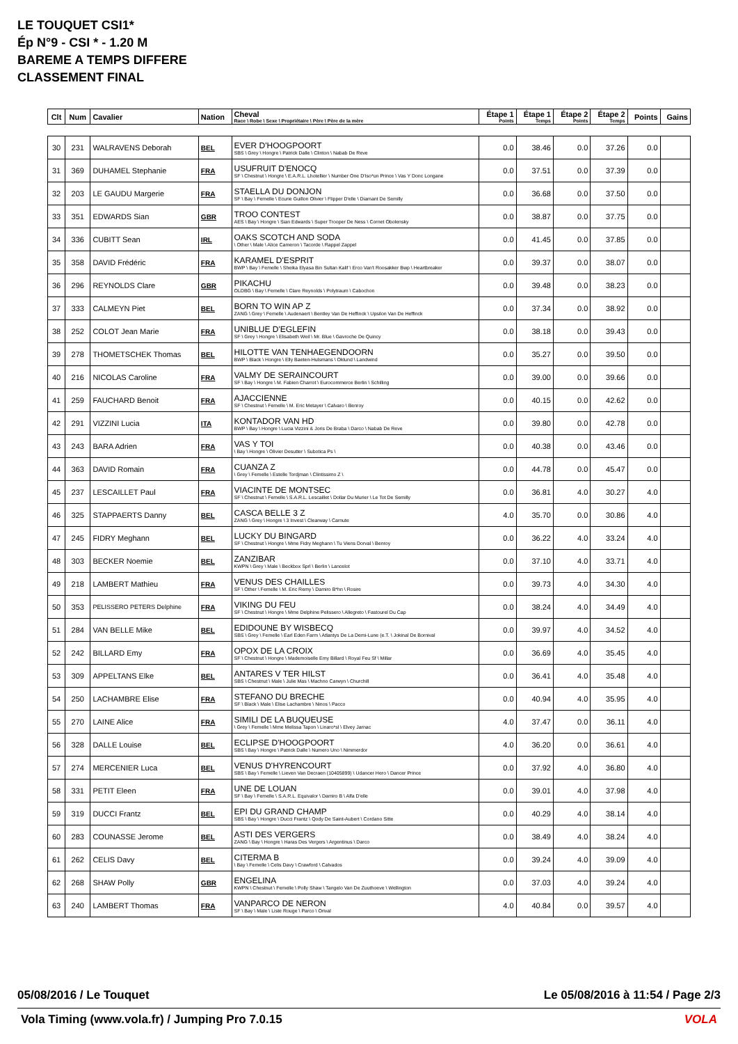LE TOUQUET CSI1*
Ép N°9 - CSI * - 1.20 M
BAREME A TEMPS DIFFERE
CLASSEMENT FINAL
| Clt | Num | Cavalier | Nation | Cheval Race \ Robe \ Sexe \ Propriétaire \ Père \ Père de la mère | Étape 1 Points | Étape 1 Temps | Étape 2 Points | Étape 2 Temps | Points | Gains |
| --- | --- | --- | --- | --- | --- | --- | --- | --- | --- | --- |
| 30 | 231 | WALRAVENS Deborah | BEL | EVER D'HOOGPOORT SBS \ Grey \ Hongre \ Patrick Dalle \ Clinton \ Nabab De Reve | 0.0 | 38.46 | 0.0 | 37.26 | 0.0 | |
| 31 | 369 | DUHAMEL Stephanie | FRA | USUFRUIT D'ENOCQ SF \ Chestnut \ Hongre \ E.A.R.L. Lhotellier \ Number One D'Iso*un Prince \ Vas Y Donc Longane | 0.0 | 37.51 | 0.0 | 37.39 | 0.0 | |
| 32 | 203 | LE GAUDU Margerie | FRA | STAELLA DU DONJON SF \ Bay \ Femelle \ Ecurie Guillon Olivier \ Flipper D'elle \ Diamant De Semilly | 0.0 | 36.68 | 0.0 | 37.50 | 0.0 | |
| 33 | 351 | EDWARDS Sian | GBR | TROO CONTEST AES \ Bay \ Hongre \ Sian Edwards \ Super Trooper De Ness \ Cornet Obolensky | 0.0 | 38.87 | 0.0 | 37.75 | 0.0 | |
| 34 | 336 | CUBITT Sean | IRL | OAKS SCOTCH AND SODA \ Other \ Male \ Alice Cameron \ Tacorde \ Rappel Zappel | 0.0 | 41.45 | 0.0 | 37.85 | 0.0 | |
| 35 | 358 | DAVID Frédéric | FRA | KARAMEL D'ESPRIT BWP \ Bay \ Femelle \ Sheika Elyasa Bin Sultan Kalif \ Erco Van't Roosakker Bwp \ Heartbreaker | 0.0 | 39.37 | 0.0 | 38.07 | 0.0 | |
| 36 | 296 | REYNOLDS Clare | GBR | PIKACHU OLDBG \ Bay \ Femelle \ Clare Reynolds \ Polytraum \ Cabochon | 0.0 | 39.48 | 0.0 | 38.23 | 0.0 | |
| 37 | 333 | CALMEYN Piet | BEL | BORN TO WIN AP Z ZANG \ Grey \ Femelle \ Audenaert \ Bentley Van De Heffinck \ Upsilon Van De Heffinck | 0.0 | 37.34 | 0.0 | 38.92 | 0.0 | |
| 38 | 252 | COLOT Jean Marie | FRA | UNIBLUE D'EGLEFIN SF \ Grey \ Hongre \ Elisabeth Weil \ Mr. Blue \ Gavroche De Quincy | 0.0 | 38.18 | 0.0 | 39.43 | 0.0 | |
| 39 | 278 | THOMETSCHEK Thomas | BEL | HILOTTE VAN TENHAEGENDOORN BWP \ Black \ Hongre \ Elly Baeten-Hulsmans \ Oklund \ Landwind | 0.0 | 35.27 | 0.0 | 39.50 | 0.0 | |
| 40 | 216 | NICOLAS Caroline | FRA | VALMY DE SERAINCOURT SF \ Bay \ Hongre \ M. Fabien Charrot \ Eurocommerce Berlin \ Schilling | 0.0 | 39.00 | 0.0 | 39.66 | 0.0 | |
| 41 | 259 | FAUCHARD Benoit | FRA | AJACCIENNE SF \ Chestnut \ Femelle \ M. Eric Metayer \ Calvaro \ Benroy | 0.0 | 40.15 | 0.0 | 42.62 | 0.0 | |
| 42 | 291 | VIZZINI Lucia | ITA | KONTADOR VAN HD BWP \ Bay \ Hongre \ Lucia Vizzini & Joris De Braba \ Darco \ Nabab De Reve | 0.0 | 39.80 | 0.0 | 42.78 | 0.0 | |
| 43 | 243 | BARA Adrien | FRA | VAS Y TOI \ Bay \ Hongre \ Olivier Desutter \ Subotica Ps \ | 0.0 | 40.38 | 0.0 | 43.46 | 0.0 | |
| 44 | 363 | DAVID Romain | FRA | CUANZA Z \ Grey \ Femelle \ Estelle Tordjman \ Clintissimo Z \ | 0.0 | 44.78 | 0.0 | 45.47 | 0.0 | |
| 45 | 237 | LESCAILLET Paul | FRA | VIACINTE DE MONTSEC SF \ Chestnut \ Femelle \ S.A.R.L. Lescaillet \ Dollar Du Murier \ Le Tot De Semilly | 0.0 | 36.81 | 4.0 | 30.27 | 4.0 | |
| 46 | 325 | STAPPAERTS Danny | BEL | CASCA BELLE 3 Z ZANG \ Grey \ Hongre \ 3 Invest \ Clearway \ Carnute | 4.0 | 35.70 | 0.0 | 30.86 | 4.0 | |
| 47 | 245 | FIDRY Meghann | BEL | LUCKY DU BINGARD SF \ Chestnut \ Hongre \ Mme Fidry Meghann \ Tu Viens Dorval \ Benroy | 0.0 | 36.22 | 4.0 | 33.24 | 4.0 | |
| 48 | 303 | BECKER Noemie | BEL | ZANZIBAR KWPN \ Grey \ Male \ Beckbox Sprl \ Berlin \ Lancelot | 0.0 | 37.10 | 4.0 | 33.71 | 4.0 | |
| 49 | 218 | LAMBERT Mathieu | FRA | VENUS DES CHAILLES SF \ Other \ Femelle \ M. Eric Remy \ Damiro B*hn \ Rosire | 0.0 | 39.73 | 4.0 | 34.30 | 4.0 | |
| 50 | 353 | PELISSERO PETERS Delphine | FRA | VIKING DU FEU SF \ Chestnut \ Hongre \ Mme Delphine Pelissero \ Allegreto \ Fastourel Du Cap | 0.0 | 38.24 | 4.0 | 34.49 | 4.0 | |
| 51 | 284 | VAN BELLE Mike | BEL | EDIDOUNE BY WISBECQ SBS \ Grey \ Femelle \ Earl Eden Farm \ Atlantys De La Demi-Lune (e.T. \ Jokinal De Bornival | 0.0 | 39.97 | 4.0 | 34.52 | 4.0 | |
| 52 | 242 | BILLARD Emy | FRA | OPOX DE LA CROIX SF \ Chestnut \ Hongre \ Mademoiselle Emy Billard \ Royal Feu Sf \ Millar | 0.0 | 36.69 | 4.0 | 35.45 | 4.0 | |
| 53 | 309 | APPELTANS Elke | BEL | ANTARES V TER HILST SBS \ Chestnut \ Male \ Julie Mas \ Machno Carwyn \ Churchill | 0.0 | 36.41 | 4.0 | 35.48 | 4.0 | |
| 54 | 250 | LACHAMBRE Elise | FRA | STEFANO DU BRECHE SF \ Black \ Male \ Elise Lachambre \ Ninos \ Pacco | 0.0 | 40.94 | 4.0 | 35.95 | 4.0 | |
| 55 | 270 | LAINE Alice | FRA | SIMILI DE LA BUQUEUSE \ Grey \ Femelle \ Mme Melissa Tapon \ Linaro*sl \ Elvey Jarnac | 4.0 | 37.47 | 0.0 | 36.11 | 4.0 | |
| 56 | 328 | DALLE Louise | BEL | ECLIPSE D'HOOGPOORT SBS \ Bay \ Hongre \ Patrick Dalle \ Numero Uno \ Nimmerdor | 4.0 | 36.20 | 0.0 | 36.61 | 4.0 | |
| 57 | 274 | MERCENIER Luca | BEL | VENUS D'HYRENCOURT SBS \ Bay \ Femelle \ Lieven Van Decraen (10405899) \ Udancer Hero \ Dancer Prince | 0.0 | 37.92 | 4.0 | 36.80 | 4.0 | |
| 58 | 331 | PETIT Eleen | FRA | UNE DE LOUAN SF \ Bay \ Femelle \ S.A.R.L. Equivalor \ Damiro B \ Alfa D'elle | 0.0 | 39.01 | 4.0 | 37.98 | 4.0 | |
| 59 | 319 | DUCCI Frantz | BEL | EPI DU GRAND CHAMP SBS \ Bay \ Hongre \ Ducci Frantz \ Qody De Saint-Aubert \ Cordano Sitte | 0.0 | 40.29 | 4.0 | 38.14 | 4.0 | |
| 60 | 283 | COUNASSE Jerome | BEL | ASTI DES VERGERS ZANG \ Bay \ Hongre \ Haras Des Vergers \ Argentinus \ Darco | 0.0 | 38.49 | 4.0 | 38.24 | 4.0 | |
| 61 | 262 | CELIS Davy | BEL | CITERMA B \ Bay \ Femelle \ Celis Davy \ Crawford \ Calvados | 0.0 | 39.24 | 4.0 | 39.09 | 4.0 | |
| 62 | 268 | SHAW Polly | GBR | ENGELINA KWPN \ Chestnut \ Femelle \ Polly Shaw \ Tangelo Van De Zuuthoeve \ Wellington | 0.0 | 37.03 | 4.0 | 39.24 | 4.0 | |
| 63 | 240 | LAMBERT Thomas | FRA | VANPARCO DE NERON SF \ Bay \ Male \ Liste Rouge \ Parco \ Orival | 4.0 | 40.84 | 0.0 | 39.57 | 4.0 | |
05/08/2016 / Le Touquet Le 05/08/2016 à 11:54 / Page 2/3
Vola Timing (www.vola.fr) / Jumping Pro 7.0.15 VOLA